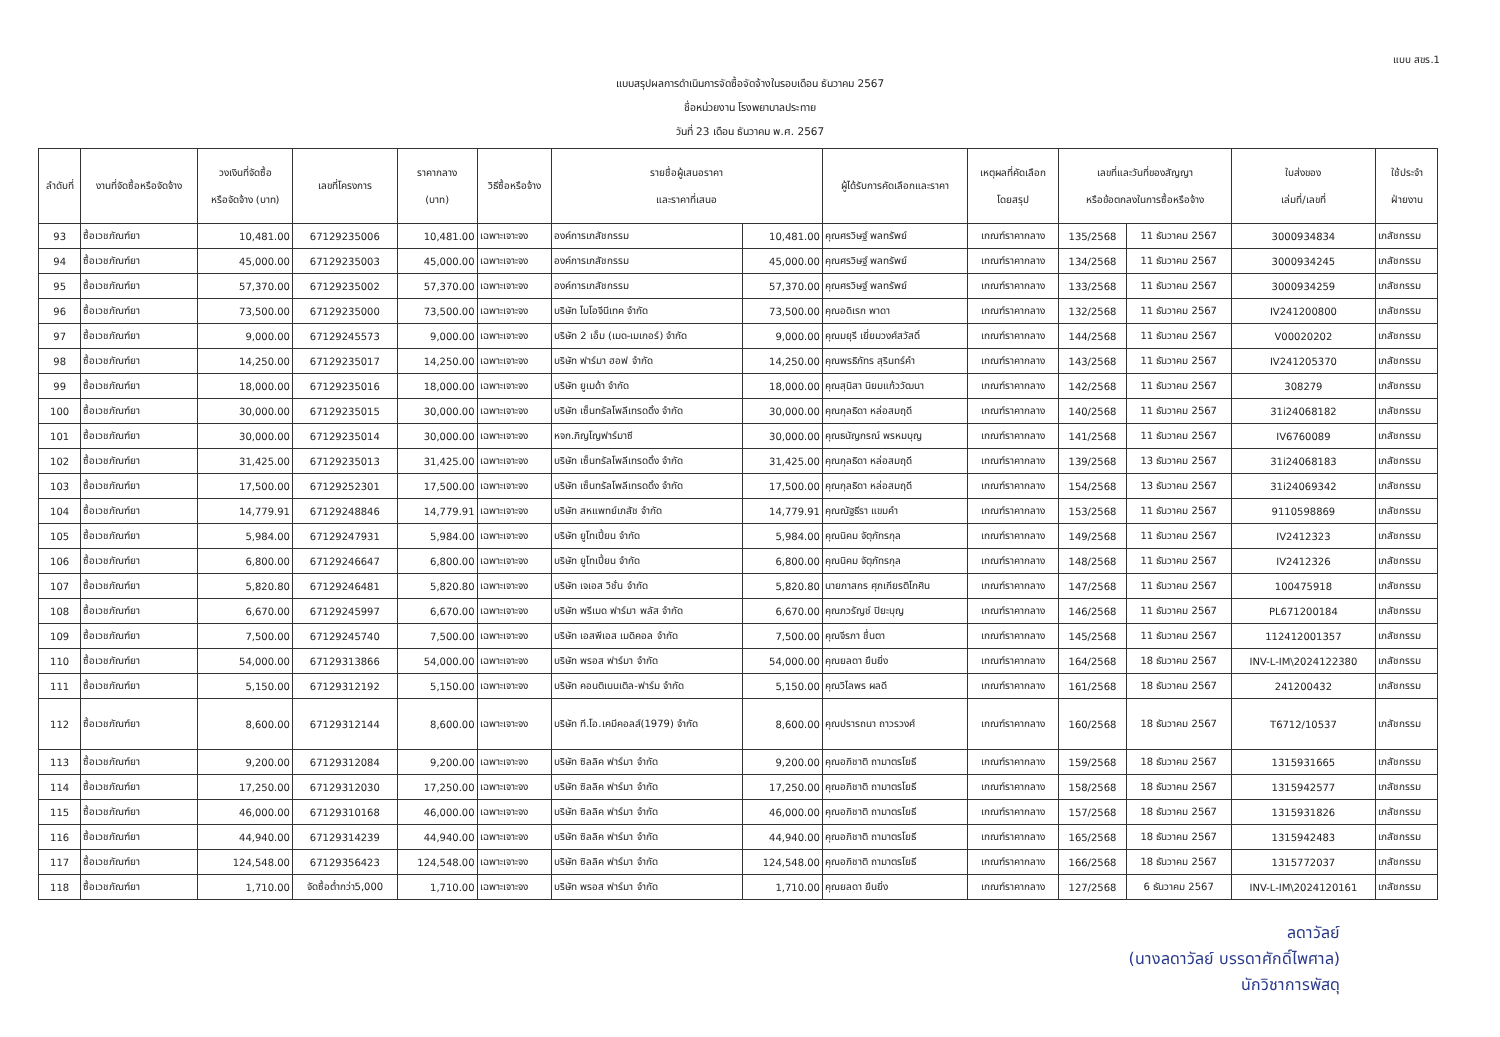แบบ สขร.1
แบบสรุปผลการดำเนินการจัดซื้อจัดจ้างในรอบเดือน ธันวาคม 2567
ชื่อหน่วยงาน โรงพยาบาลประทาย
วันที่ 23 เดือน ธันวาคม พ.ศ. 2567
| ลำดับที่ | งานที่จัดซื้อหรือจัดจ้าง | วงเงินที่จัดซื้อ หรือจัดจ้าง (บาท) | เลขที่โครงการ | ราคากลาง (บาท) | วิธีซื้อหรือจ้าง | รายชื่อผู้เสนอราคา และราคาที่เสนอ | | ผู้ได้รับการคัดเลือกและราคา | เหตุผลที่คัดเลือก โดยสรุป | เลขที่และวันที่ของสัญญา หรือข้อตกลงในการซื้อหรือจ้าง | | ใบส่งของ เล่มที่/เลขที่ | ใช้ประจำ ฝ่ายงาน |
| --- | --- | --- | --- | --- | --- | --- | --- | --- | --- | --- | --- | --- | --- |
| 93 | ซื้อเวชภัณฑ์ยา | 10,481.00 | 67129235006 | 10,481.00 | เฉพาะเจาะจง | องค์การเภสัชกรรม | 10,481.00 | คุณศรวิษฐ์ พลทรัพย์ | เกณฑ์ราคากลาง | 135/2568 | 11 ธันวาคม 2567 | 3000934834 | เภสัชกรรม |
| 94 | ซื้อเวชภัณฑ์ยา | 45,000.00 | 67129235003 | 45,000.00 | เฉพาะเจาะจง | องค์การเภสัชกรรม | 45,000.00 | คุณศรวิษฐ์ พลทรัพย์ | เกณฑ์ราคากลาง | 134/2568 | 11 ธันวาคม 2567 | 3000934245 | เภสัชกรรม |
| 95 | ซื้อเวชภัณฑ์ยา | 57,370.00 | 67129235002 | 57,370.00 | เฉพาะเจาะจง | องค์การเภสัชกรรม | 57,370.00 | คุณศรวิษฐ์ พลทรัพย์ | เกณฑ์ราคากลาง | 133/2568 | 11 ธันวาคม 2567 | 3000934259 | เภสัชกรรม |
| 96 | ซื้อเวชภัณฑ์ยา | 73,500.00 | 67129235000 | 73,500.00 | เฉพาะเจาะจง | บริษัท ไบโอจีนีเทค จำกัด | 73,500.00 | คุณอดิเรก พาดา | เกณฑ์ราคากลาง | 132/2568 | 11 ธันวาคม 2567 | IV241200800 | เภสัชกรรม |
| 97 | ซื้อเวชภัณฑ์ยา | 9,000.00 | 67129245573 | 9,000.00 | เฉพาะเจาะจง | บริษัท 2 เอ็ม (เมด-เมเกอร์) จำกัด | 9,000.00 | คุณมยุรี เยี่ยมวงศ์สวัสดิ์ | เกณฑ์ราคากลาง | 144/2568 | 11 ธันวาคม 2567 | V00020202 | เภสัชกรรม |
| 98 | ซื้อเวชภัณฑ์ยา | 14,250.00 | 67129235017 | 14,250.00 | เฉพาะเจาะจง | บริษัท ฟาร์มา ฮอฟ จำกัด | 14,250.00 | คุณพรธิภัทร สุรินทร์คำ | เกณฑ์ราคากลาง | 143/2568 | 11 ธันวาคม 2567 | IV241205370 | เภสัชกรรม |
| 99 | ซื้อเวชภัณฑ์ยา | 18,000.00 | 67129235016 | 18,000.00 | เฉพาะเจาะจง | บริษัท ยูเมด้า จำกัด | 18,000.00 | คุณสุนิสา นิยมแก้ววัฒนา | เกณฑ์ราคากลาง | 142/2568 | 11 ธันวาคม 2567 | 308279 | เภสัชกรรม |
| 100 | ซื้อเวชภัณฑ์ยา | 30,000.00 | 67129235015 | 30,000.00 | เฉพาะเจาะจง | บริษัท เซ็นทรัลโพลีเทรดดิ้ง จำกัด | 30,000.00 | คุณกุลธิดา หล่อสมฤดี | เกณฑ์ราคากลาง | 140/2568 | 11 ธันวาคม 2567 | 31i24068182 | เภสัชกรรม |
| 101 | ซื้อเวชภัณฑ์ยา | 30,000.00 | 67129235014 | 30,000.00 | เฉพาะเจาะจง | หจก.ภิญโญฟาร์มาซี | 30,000.00 | คุณธนัญกรณ์ พรหมบุญ | เกณฑ์ราคากลาง | 141/2568 | 11 ธันวาคม 2567 | IV6760089 | เภสัชกรรม |
| 102 | ซื้อเวชภัณฑ์ยา | 31,425.00 | 67129235013 | 31,425.00 | เฉพาะเจาะจง | บริษัท เซ็นทรัลโพลีเทรดดิ้ง จำกัด | 31,425.00 | คุณกุลธิดา หล่อสมฤดี | เกณฑ์ราคากลาง | 139/2568 | 13 ธันวาคม 2567 | 31i24068183 | เภสัชกรรม |
| 103 | ซื้อเวชภัณฑ์ยา | 17,500.00 | 67129252301 | 17,500.00 | เฉพาะเจาะจง | บริษัท เซ็นทรัลโพลีเทรดดิ้ง จำกัด | 17,500.00 | คุณกุลธิดา หล่อสมฤดี | เกณฑ์ราคากลาง | 154/2568 | 13 ธันวาคม 2567 | 31i24069342 | เภสัชกรรม |
| 104 | ซื้อเวชภัณฑ์ยา | 14,779.91 | 67129248846 | 14,779.91 | เฉพาะเจาะจง | บริษัท สหแพทย์เภสัช จำกัด | 14,779.91 | คุณณัฐธีรา แขมคำ | เกณฑ์ราคากลาง | 153/2568 | 11 ธันวาคม 2567 | 9110598869 | เภสัชกรรม |
| 105 | ซื้อเวชภัณฑ์ยา | 5,984.00 | 67129247931 | 5,984.00 | เฉพาะเจาะจง | บริษัท ยูโทเปี้ยน จำกัด | 5,984.00 | คุณนิคม จัตุภัทรกุล | เกณฑ์ราคากลาง | 149/2568 | 11 ธันวาคม 2567 | IV2412323 | เภสัชกรรม |
| 106 | ซื้อเวชภัณฑ์ยา | 6,800.00 | 67129246647 | 6,800.00 | เฉพาะเจาะจง | บริษัท ยูโทเปี้ยน จำกัด | 6,800.00 | คุณนิคม จัตุภัทรกุล | เกณฑ์ราคากลาง | 148/2568 | 11 ธันวาคม 2567 | IV2412326 | เภสัชกรรม |
| 107 | ซื้อเวชภัณฑ์ยา | 5,820.80 | 67129246481 | 5,820.80 | เฉพาะเจาะจง | บริษัท เจเอส วิชั่น จำกัด | 5,820.80 | นายภาสกร ศุภเกียรติโกศิน | เกณฑ์ราคากลาง | 147/2568 | 11 ธันวาคม 2567 | 100475918 | เภสัชกรรม |
| 108 | ซื้อเวชภัณฑ์ยา | 6,670.00 | 67129245997 | 6,670.00 | เฉพาะเจาะจง | บริษัท พรีเมด ฟาร์มา พลัส จำกัด | 6,670.00 | คุณภวรัญช์ ปิยะบุญ | เกณฑ์ราคากลาง | 146/2568 | 11 ธันวาคม 2567 | PL671200184 | เภสัชกรรม |
| 109 | ซื้อเวชภัณฑ์ยา | 7,500.00 | 67129245740 | 7,500.00 | เฉพาะเจาะจง | บริษัท เอสพีเอส เมดิคอล จำกัด | 7,500.00 | คุณจีรภา ชื่นตา | เกณฑ์ราคากลาง | 145/2568 | 11 ธันวาคม 2567 | 112412001357 | เภสัชกรรม |
| 110 | ซื้อเวชภัณฑ์ยา | 54,000.00 | 67129313866 | 54,000.00 | เฉพาะเจาะจง | บริษัท พรอส ฟาร์มา จำกัด | 54,000.00 | คุณยลดา ยืนยิ่ง | เกณฑ์ราคากลาง | 164/2568 | 18 ธันวาคม 2567 | INV-L-IM\2024122380 | เภสัชกรรม |
| 111 | ซื้อเวชภัณฑ์ยา | 5,150.00 | 67129312192 | 5,150.00 | เฉพาะเจาะจง | บริษัท คอนติเนนเติล-ฟาร์ม จำกัด | 5,150.00 | คุณวิไลพร ผลดี | เกณฑ์ราคากลาง | 161/2568 | 18 ธันวาคม 2567 | 241200432 | เภสัชกรรม |
| 112 | ซื้อเวชภัณฑ์ยา | 8,600.00 | 67129312144 | 8,600.00 | เฉพาะเจาะจง | บริษัท ที.โอ.เคมีคอลส์(1979) จำกัด | 8,600.00 | คุณปรารถนา ถาวรวงศ์ | เกณฑ์ราคากลาง | 160/2568 | 18 ธันวาคม 2567 | T6712/10537 | เภสัชกรรม |
| 113 | ซื้อเวชภัณฑ์ยา | 9,200.00 | 67129312084 | 9,200.00 | เฉพาะเจาะจง | บริษัท ซิลลิค ฟาร์มา จำกัด | 9,200.00 | คุณอภิชาติ ถามาตรโยธี | เกณฑ์ราคากลาง | 159/2568 | 18 ธันวาคม 2567 | 1315931665 | เภสัชกรรม |
| 114 | ซื้อเวชภัณฑ์ยา | 17,250.00 | 67129312030 | 17,250.00 | เฉพาะเจาะจง | บริษัท ซิลลิค ฟาร์มา จำกัด | 17,250.00 | คุณอภิชาติ ถามาตรโยธี | เกณฑ์ราคากลาง | 158/2568 | 18 ธันวาคม 2567 | 1315942577 | เภสัชกรรม |
| 115 | ซื้อเวชภัณฑ์ยา | 46,000.00 | 67129310168 | 46,000.00 | เฉพาะเจาะจง | บริษัท ซิลลิค ฟาร์มา จำกัด | 46,000.00 | คุณอภิชาติ ถามาตรโยธี | เกณฑ์ราคากลาง | 157/2568 | 18 ธันวาคม 2567 | 1315931826 | เภสัชกรรม |
| 116 | ซื้อเวชภัณฑ์ยา | 44,940.00 | 67129314239 | 44,940.00 | เฉพาะเจาะจง | บริษัท ซิลลิค ฟาร์มา จำกัด | 44,940.00 | คุณอภิชาติ ถามาตรโยธี | เกณฑ์ราคากลาง | 165/2568 | 18 ธันวาคม 2567 | 1315942483 | เภสัชกรรม |
| 117 | ซื้อเวชภัณฑ์ยา | 124,548.00 | 67129356423 | 124,548.00 | เฉพาะเจาะจง | บริษัท ซิลลิค ฟาร์มา จำกัด | 124,548.00 | คุณอภิชาติ ถามาตรโยธี | เกณฑ์ราคากลาง | 166/2568 | 18 ธันวาคม 2567 | 1315772037 | เภสัชกรรม |
| 118 | ซื้อเวชภัณฑ์ยา | 1,710.00 | จัดซื้อต่ำกว่า5,000 | 1,710.00 | เฉพาะเจาะจง | บริษัท พรอส ฟาร์มา จำกัด | 1,710.00 | คุณยลดา ยืนยิ่ง | เกณฑ์ราคากลาง | 127/2568 | 6 ธันวาคม 2567 | INV-L-IM\2024120161 | เภสัชกรรม |
ลดาวัลย์
(นางลดาวัลย์ บรรดาศักดิ์ไพศาล)
นักวิชาการพัสดุ